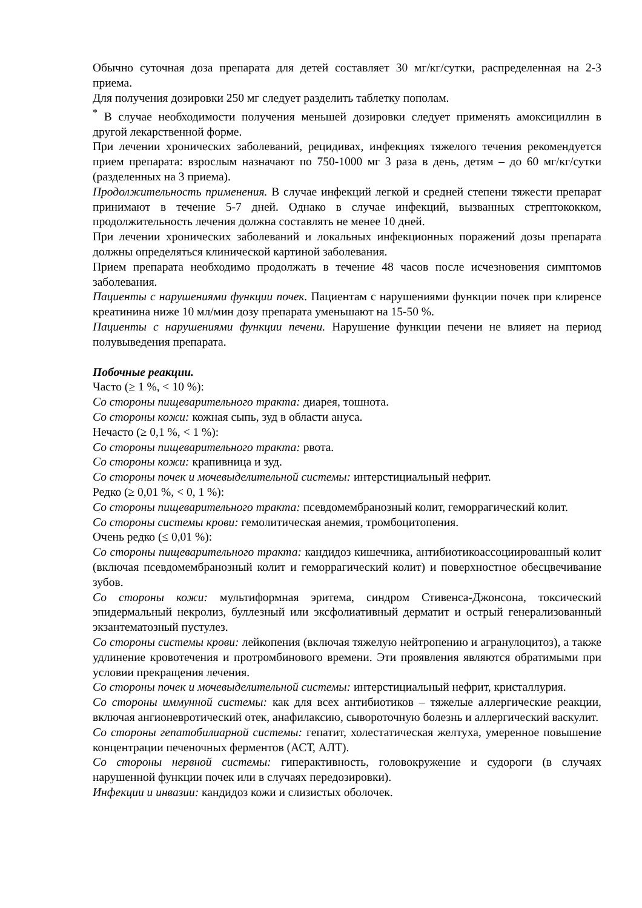Обычно суточная доза препарата для детей составляет 30 мг/кг/сутки, распределенная на 2-3 приема.
Для получения дозировки 250 мг следует разделить таблетку пополам.
<sup>*</sup> В случае необходимости получения меньшей дозировки следует применять амоксициллин в другой лекарственной форме.
При лечении хронических заболеваний, рецидивах, инфекциях тяжелого течения рекомендуется прием препарата: взрослым назначают по 750-1000 мг 3 раза в день, детям – до 60 мг/кг/сутки (разделенных на 3 приема).
Продолжительность применения. В случае инфекций легкой и средней степени тяжести препарат принимают в течение 5-7 дней. Однако в случае инфекций, вызванных стрептококком, продолжительность лечения должна составлять не менее 10 дней.
При лечении хронических заболеваний и локальных инфекционных поражений дозы препарата должны определяться клинической картиной заболевания.
Прием препарата необходимо продолжать в течение 48 часов после исчезновения симптомов заболевания.
Пациенты с нарушениями функции почек. Пациентам с нарушениями функции почек при клиренсе креатинина ниже 10 мл/мин дозу препарата уменьшают на 15-50 %.
Пациенты с нарушениями функции печени. Нарушение функции печени не влияет на период полувыведения препарата.
Побочные реакции.
Часто (≥ 1 %, < 10 %):
Со стороны пищеварительного тракта: диарея, тошнота.
Со стороны кожи: кожная сыпь, зуд в области ануса.
Нечасто (≥ 0,1 %, < 1 %):
Со стороны пищеварительного тракта: рвота.
Со стороны кожи: крапивница и зуд.
Со стороны почек и мочевыделительной системы: интерстициальный нефрит.
Редко (≥ 0,01 %, < 0, 1 %):
Со стороны пищеварительного тракта: псевдомембранозный колит, геморрагический колит.
Со стороны системы крови: гемолитическая анемия, тромбоцитопения.
Очень редко (≤ 0,01 %):
Со стороны пищеварительного тракта: кандидоз кишечника, антибиотикоассоциированный колит (включая псевдомембранозный колит и геморрагический колит) и поверхностное обесцвечивание зубов.
Со стороны кожи: мультиформная эритема, синдром Стивенса-Джонсона, токсический эпидермальный некролиз, буллезный или эксфолиативный дерматит и острый генерализованный экзантематозный пустулез.
Со стороны системы крови: лейкопения (включая тяжелую нейтропению и агранулоцитоз), а также удлинение кровотечения и протромбинового времени. Эти проявления являются обратимыми при условии прекращения лечения.
Со стороны почек и мочевыделительной системы: интерстициальный нефрит, кристаллурия.
Со стороны иммунной системы: как для всех антибиотиков – тяжелые аллергические реакции, включая ангионевротический отек, анафилаксию, сывороточную болезнь и аллергический васкулит.
Со стороны гепатобилиарной системы: гепатит, холестатическая желтуха, умеренное повышение концентрации печеночных ферментов (АСТ, АЛТ).
Со стороны нервной системы: гиперактивность, головокружение и судороги (в случаях нарушенной функции почек или в случаях передозировки).
Инфекции и инвазии: кандидоз кожи и слизистых оболочек.